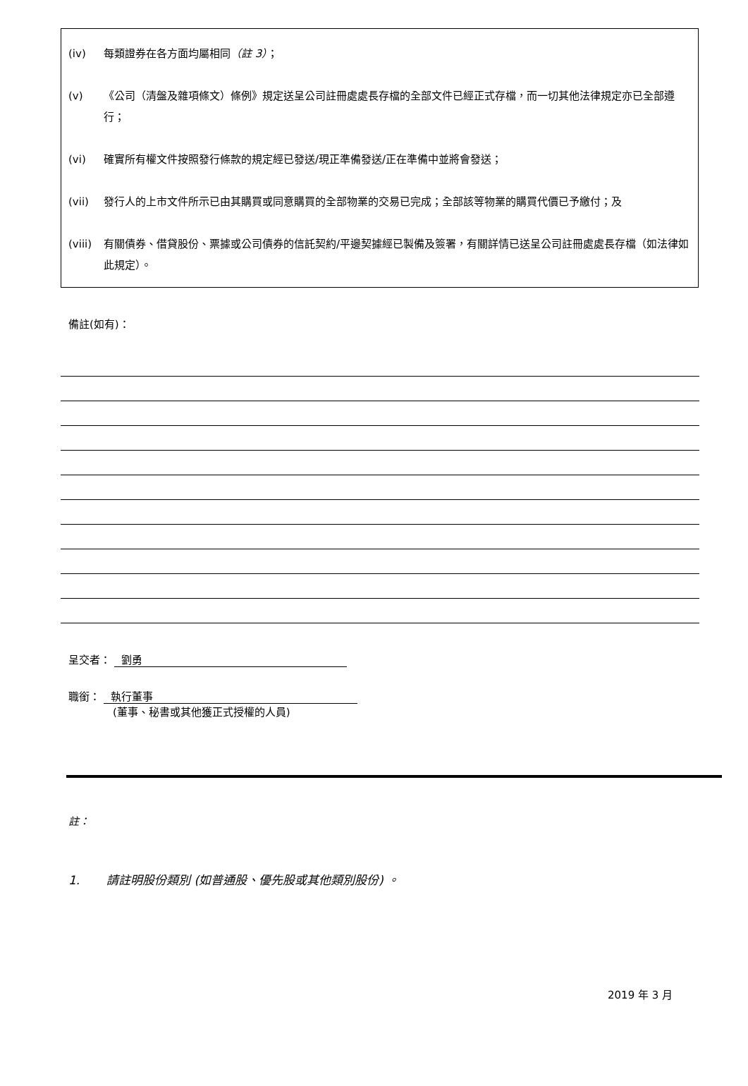(iv) 每類證券在各方面均屬相同（註 3）；
(v) 《公司（清盤及雜項條文）條例》規定送呈公司註冊處處長存檔的全部文件已經正式存檔，而一切其他法律規定亦已全部遵行；
(vi) 確實所有權文件按照發行條款的規定經已發送/現正準備發送/正在準備中並將會發送；
(vii) 發行人的上市文件所示已由其購買或同意購買的全部物業的交易已完成；全部該等物業的購買代價已予繳付；及
(viii) 有關債券、借貸股份、票據或公司債券的信託契約/平邊契據經已製備及簽署，有關詳情已送呈公司註冊處處長存檔（如法律如此規定）。
備註(如有)：
呈交者： 劉勇
職銜： 執行董事
(董事、秘書或其他獲正式授權的人員)
註：
1. 請註明股份類別 (如普通股、優先股或其他類別股份) 。
2019 年 3 月